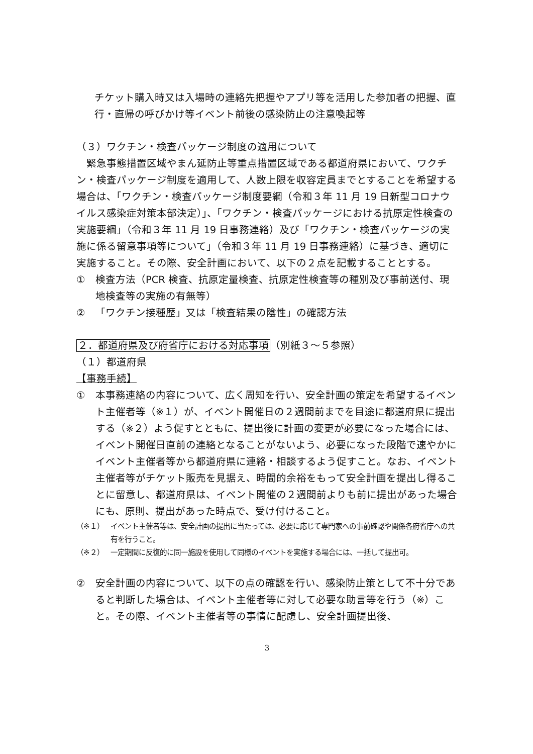チケット購入時又は入場時の連絡先把握やアプリ等を活用した参加者の把握、直行・直帰の呼びかけ等イベント前後の感染防止の注意喚起等
（３）ワクチン・検査パッケージ制度の適用について
　緊急事態措置区域やまん延防止等重点措置区域である都道府県において、ワクチン・検査パッケージ制度を適用して、人数上限を収容定員までとすることを希望する場合は、「ワクチン・検査パッケージ制度要綱（令和３年 11 月 19 日新型コロナウイルス感染症対策本部決定）」、「ワクチン・検査パッケージにおける抗原定性検査の実施要綱」（令和３年 11 月 19 日事務連絡）及び「ワクチン・検査パッケージの実施に係る留意事項等について」（令和３年 11 月 19 日事務連絡）に基づき、適切に実施すること。その際、安全計画において、以下の２点を記載することとする。
① 検査方法（PCR 検査、抗原定量検査、抗原定性検査等の種別及び事前送付、現地検査等の実施の有無等）
② 「ワクチン接種歴」又は「検査結果の陰性」の確認方法
２．都道府県及び府省庁における対応事項（別紙３～５参照）
（１）都道府県
【事務手続】
① 本事務連絡の内容について、広く周知を行い、安全計画の策定を希望するイベント主催者等（※１）が、イベント開催日の２週間前までを目途に都道府県に提出する（※２）よう促すとともに、提出後に計画の変更が必要になった場合には、イベント開催日直前の連絡となることがないよう、必要になった段階で速やかにイベント主催者等から都道府県に連絡・相談するよう促すこと。なお、イベント主催者等がチケット販売を見据え、時間的余裕をもって安全計画を提出し得ることに留意し、都道府県は、イベント開催の２週間前よりも前に提出があった場合にも、原則、提出があった時点で、受け付けること。
（※１） イベント主催者等は、安全計画の提出に当たっては、必要に応じて専門家への事前確認や関係各府省庁への共有を行うこと。
（※２） 一定期間に反復的に同一施設を使用して同様のイベントを実施する場合には、一括して提出可。
② 安全計画の内容について、以下の点の確認を行い、感染防止策として不十分であると判断した場合は、イベント主催者等に対して必要な助言等を行う（※）こと。その際、イベント主催者等の事情に配慮し、安全計画提出後、
3